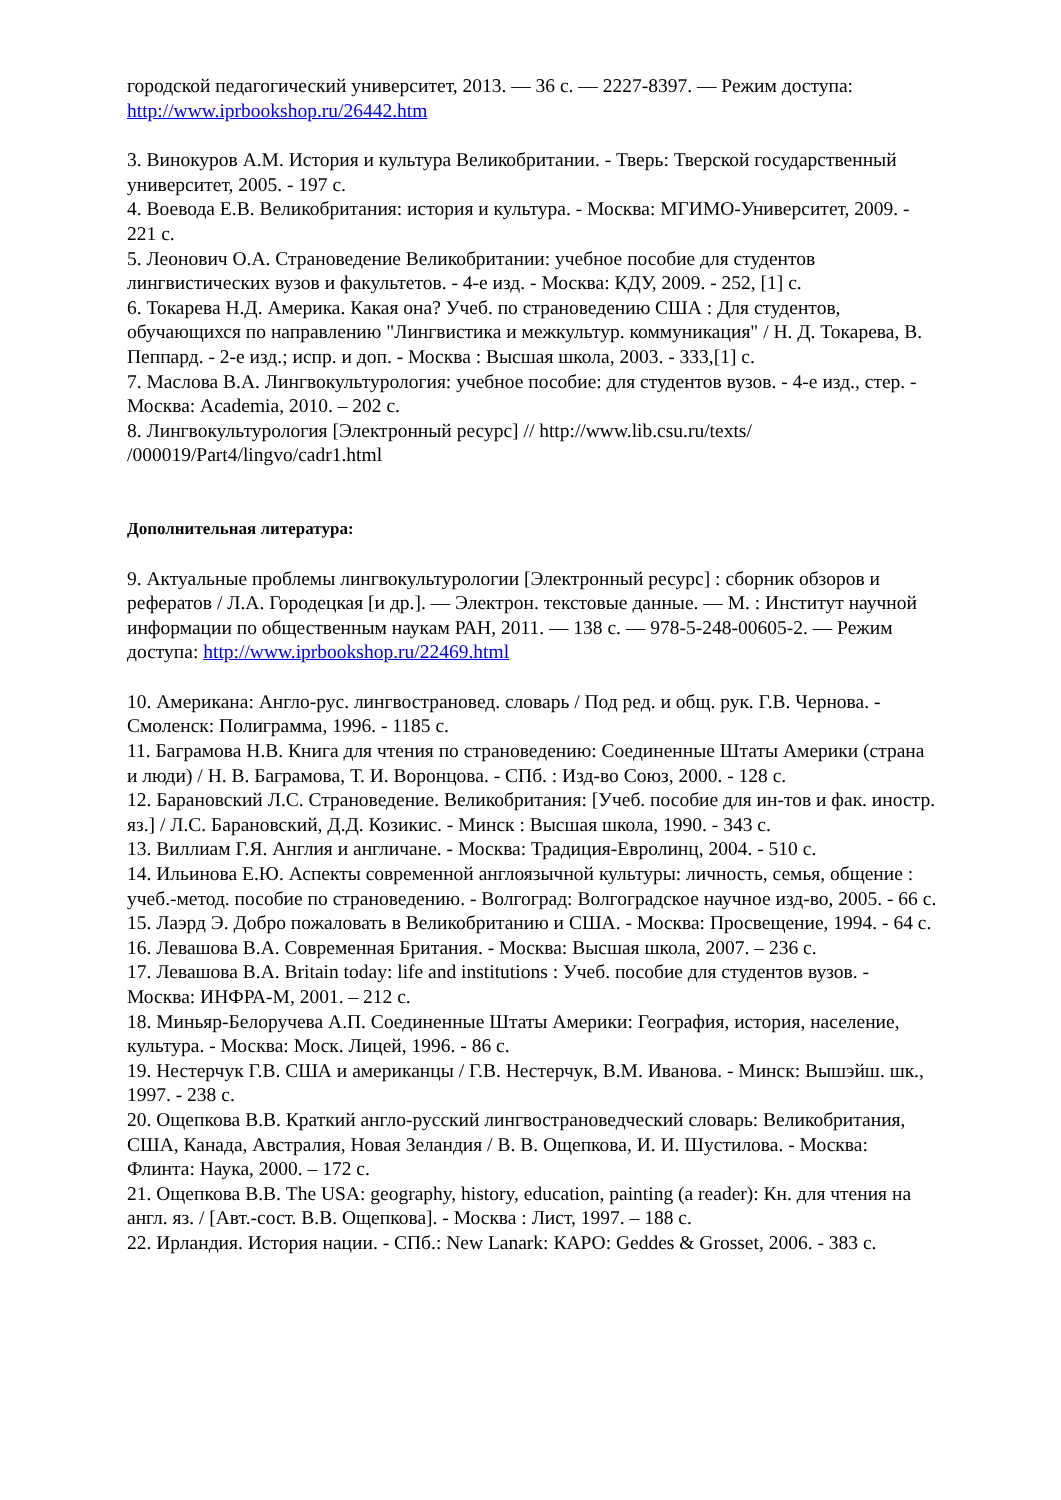городской педагогический университет, 2013. — 36 с. — 2227-8397. — Режим доступа: http://www.iprbookshop.ru/26442.htm
3. Винокуров А.М. История и культура Великобритании. - Тверь: Тверской государственный университет, 2005. - 197 с.
4. Воевода Е.В. Великобритания: история и культура. - Москва: МГИМО-Университет, 2009. - 221 с.
5. Леонович О.А. Страноведение Великобритании: учебное пособие для студентов лингвистических вузов и факультетов. - 4-е изд. - Москва: КДУ, 2009. - 252, [1] с.
6. Токарева Н.Д. Америка. Какая она? Учеб. по страноведению США : Для студентов, обучающихся по направлению "Лингвистика и межкультур. коммуникация" / Н. Д. Токарева, В. Пеппард. - 2-е изд.; испр. и доп. - Москва : Высшая школа, 2003. - 333,[1] с.
7. Маслова В.А. Лингвокультурология: учебное пособие: для студентов вузов. - 4-е изд., стер. - Москва: Academia, 2010. – 202 с.
8. Лингвокультурология [Электронный ресурс] // http://www.lib.csu.ru/texts/ /000019/Part4/lingvo/cadr1.html
Дополнительная литература:
9. Актуальные проблемы лингвокультурологии [Электронный ресурс] : сборник обзоров и рефератов / Л.А. Городецкая [и др.]. — Электрон. текстовые данные. — М. : Институт научной информации по общественным наукам РАН, 2011. — 138 c. — 978-5-248-00605-2. — Режим доступа: http://www.iprbookshop.ru/22469.html
10. Американа: Англо-рус. лингвострановед. словарь / Под ред. и общ. рук. Г.В. Чернова. - Смоленск: Полиграмма, 1996. - 1185 с.
11. Баграмова Н.В. Книга для чтения по страноведению: Соединенные Штаты Америки (страна и люди) / Н. В. Баграмова, Т. И. Воронцова. - СПб. : Изд-во Союз, 2000. - 128 с.
12. Барановский Л.С. Страноведение. Великобритания: [Учеб. пособие для ин-тов и фак. иностр. яз.] / Л.С. Барановский, Д.Д. Козикис. - Минск : Высшая школа, 1990. - 343 с.
13. Виллиам Г.Я. Англия и англичане. - Москва: Традиция-Евролинц, 2004. - 510 с.
14. Ильинова Е.Ю. Аспекты современной англоязычной культуры: личность, семья, общение : учеб.-метод. пособие по страноведению. - Волгоград: Волгоградское научное изд-во, 2005. - 66 с.
15. Лаэрд Э. Добро пожаловать в Великобританию и США. - Москва: Просвещение, 1994. - 64 с.
16. Левашова В.А. Современная Британия. - Москва: Высшая школа, 2007. – 236 с.
17. Левашова В.А. Britain today: life and institutions : Учеб. пособие для студентов вузов. - Москва: ИНФРА-М, 2001. – 212 с.
18. Миньяр-Белоручева А.П. Соединенные Штаты Америки: География, история, население, культура. - Москва: Моск. Лицей, 1996. - 86 с.
19. Нестерчук Г.В. США и американцы / Г.В. Нестерчук, В.М. Иванова. - Минск: Вышэйш. шк., 1997. - 238 с.
20. Ощепкова В.В. Краткий англо-русский лингвострановедческий словарь: Великобритания, США, Канада, Австралия, Новая Зеландия / В. В. Ощепкова, И. И. Шустилова. - Москва: Флинта: Наука, 2000. – 172 с.
21. Ощепкова В.В. The USA: geography, history, education, painting (a reader): Кн. для чтения на англ. яз. / [Авт.-сост. В.В. Ощепкова]. - Москва : Лист, 1997. – 188 с.
22. Ирландия. История нации. - СПб.: New Lanark: КАРО: Geddes & Grosset, 2006. - 383 с.